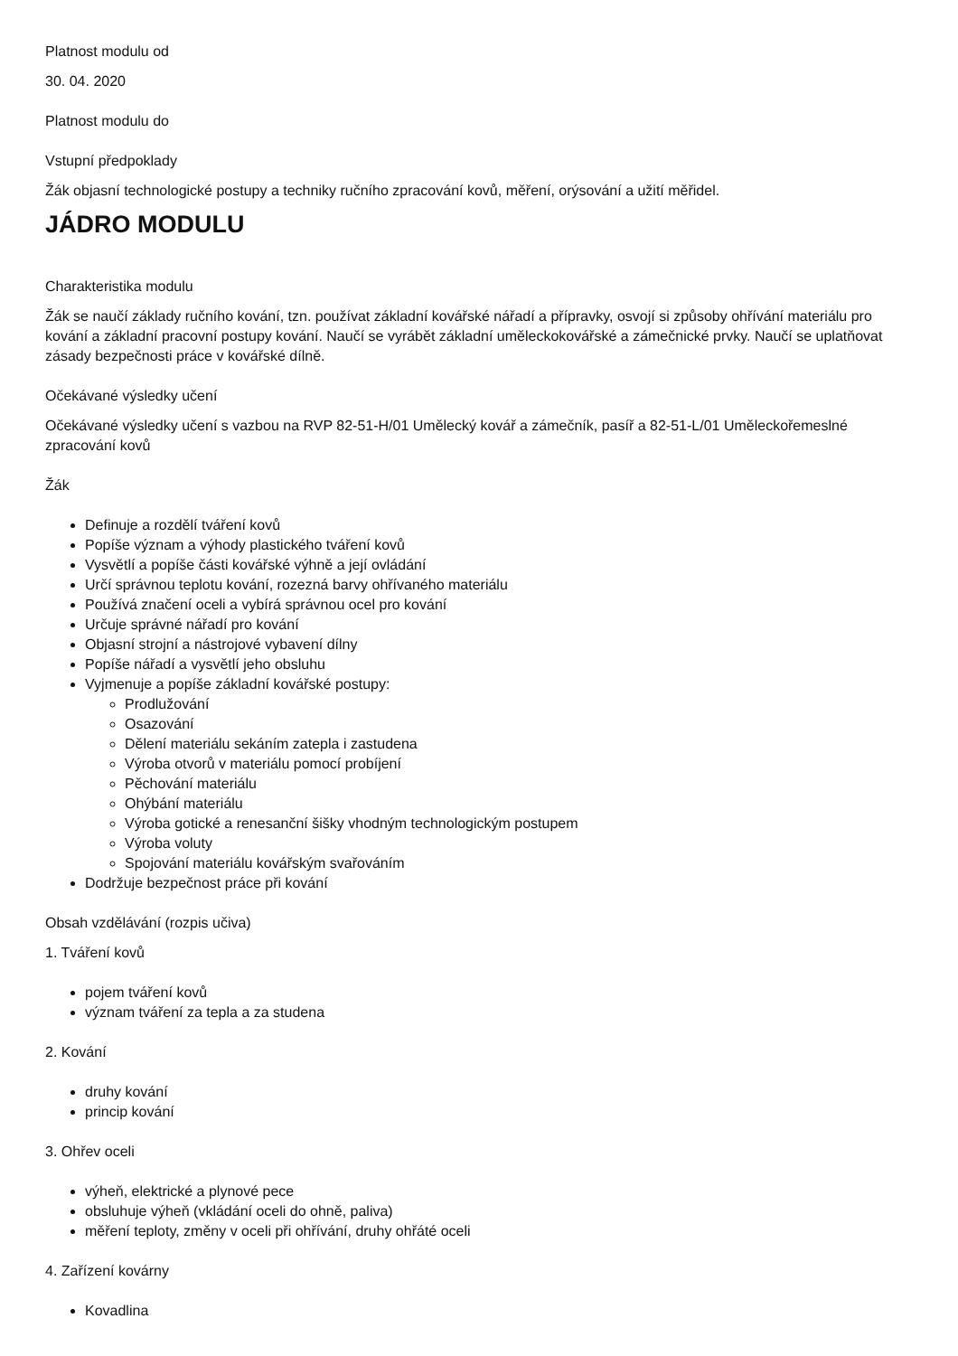Platnost modulu od
30. 04. 2020
Platnost modulu do
Vstupní předpoklady
Žák objasní technologické postupy a techniky ručního zpracování kovů, měření, orýsování a užití měřidel.
JÁDRO MODULU
Charakteristika modulu
Žák se naučí základy ručního kování, tzn. používat základní kovářské nářadí a přípravky, osvojí si způsoby ohřívání materiálu pro kování a základní pracovní postupy kování. Naučí se vyrábět základní uměleckokovářské a zámečnické prvky. Naučí se uplatňovat zásady bezpečnosti práce v kovářské dílně.
Očekávané výsledky učení
Očekávané výsledky učení s vazbou na RVP 82-51-H/01 Umělecký kovář a zámečník, pasíř a 82-51-L/01 Uměleckořemeslné zpracování kovů
Žák
Definuje a rozdělí tváření kovů
Popíše význam a výhody plastického tváření kovů
Vysvětlí a popíše části kovářské výhně a její ovládání
Určí správnou teplotu kování, rozezná barvy ohřívaného materiálu
Používá značení oceli a vybírá správnou ocel pro kování
Určuje správné nářadí pro kování
Objasní strojní a nástrojové vybavení dílny
Popíše nářadí a vysvětlí jeho obsluhu
Vyjmenuje a popíše základní kovářské postupy:
Prodlužování
Osazování
Dělení materiálu sekáním zatepla i zastudena
Výroba otvorů v materiálu pomocí probíjení
Pěchování materiálu
Ohýbání materiálu
Výroba gotické a renesanční šišky vhodným technologickým postupem
Výroba voluty
Spojování materiálu kovářským svařováním
Dodržuje bezpečnost práce při kování
Obsah vzdělávání (rozpis učiva)
1. Tváření kovů
pojem tváření kovů
význam tváření za tepla a za studena
2. Kování
druhy kování
princip kování
3. Ohřev oceli
výheň, elektrické a plynové pece
obsluhuje výheň (vkládání oceli do ohně, paliva)
měření teploty, změny v oceli při ohřívání, druhy ohřáté oceli
4. Zařízení kovárny
Kovadlina